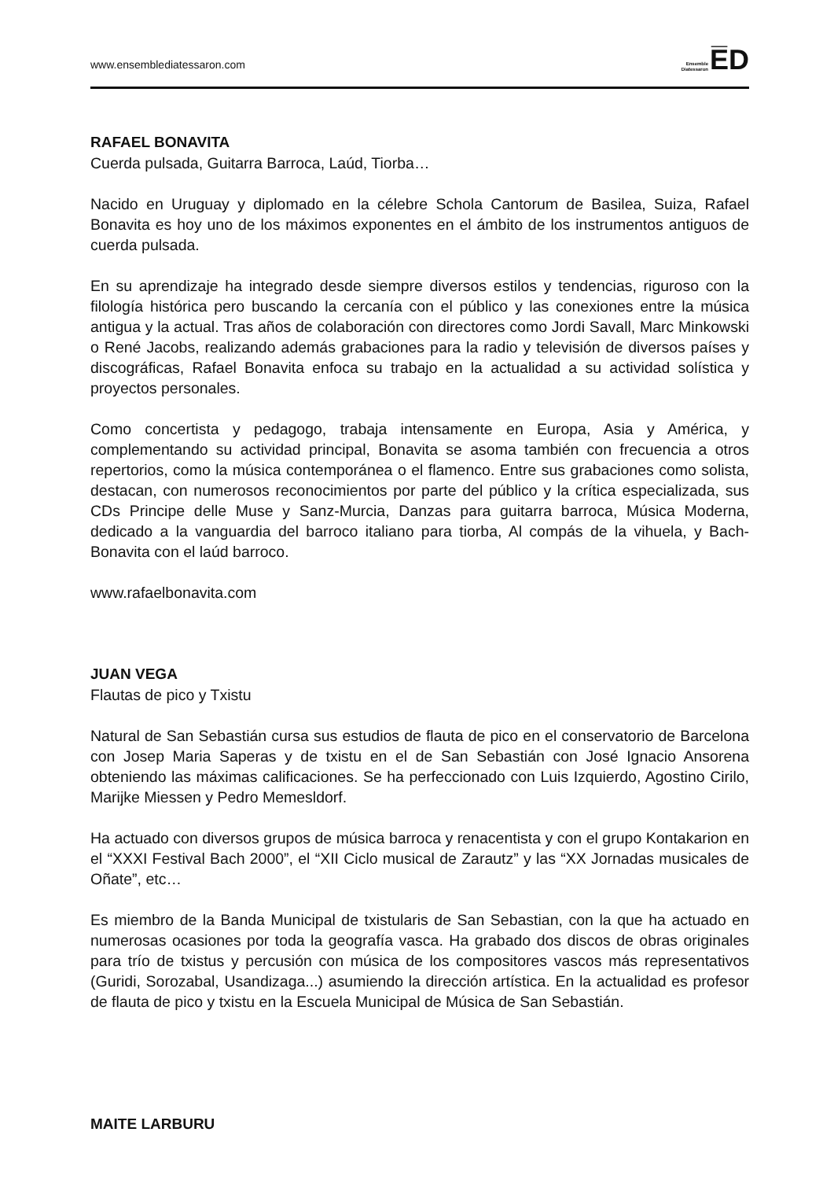www.ensemblediatessaron.com
Ensemble
Diatessaron
E̅D
RAFAEL BONAVITA
Cuerda pulsada, Guitarra Barroca, Laúd, Tiorba…
Nacido en Uruguay y diplomado en la célebre Schola Cantorum de Basilea, Suiza, Rafael Bonavita es hoy uno de los máximos exponentes en el ámbito de los instrumentos antiguos de cuerda pulsada.
En su aprendizaje ha integrado desde siempre diversos estilos y tendencias, riguroso con la filología histórica pero buscando la cercanía con el público y las conexiones entre la música antigua y la actual. Tras años de colaboración con directores como Jordi Savall, Marc Minkowski o René Jacobs, realizando además grabaciones para la radio y televisión de diversos países y discográficas, Rafael Bonavita enfoca su trabajo en la actualidad a su actividad solística y proyectos personales.
Como concertista y pedagogo, trabaja intensamente en Europa, Asia y América, y complementando su actividad principal, Bonavita se asoma también con frecuencia a otros repertorios, como la música contemporánea o el flamenco. Entre sus grabaciones como solista, destacan, con numerosos reconocimientos por parte del público y la crítica especializada, sus CDs Principe delle Muse y Sanz-Murcia, Danzas para guitarra barroca, Música Moderna, dedicado a la vanguardia del barroco italiano para tiorba, Al compás de la vihuela, y Bach-Bonavita con el laúd barroco.
www.rafaelbonavita.com
JUAN VEGA
Flautas de pico y Txistu
Natural de San Sebastián cursa sus estudios de flauta de pico en el conservatorio de Barcelona con Josep Maria Saperas y de txistu en el de San Sebastián con José Ignacio Ansorena obteniendo las máximas calificaciones. Se ha perfeccionado con Luis Izquierdo, Agostino Cirilo, Marijke Miessen y Pedro Memesldorf.
Ha actuado con diversos grupos de música barroca y renacentista y con el grupo Kontakarion en el “XXXI Festival Bach 2000”, el “XII Ciclo musical de Zarautz” y las “XX Jornadas musicales de Oñate”, etc…
Es miembro de la Banda Municipal de txistularis de San Sebastian, con la que ha actuado en numerosas ocasiones por toda la geografía vasca. Ha grabado dos discos de obras originales para trío de txistus y percusión con música de los compositores vascos más representativos (Guridi, Sorozabal, Usandizaga...) asumiendo la dirección artística. En la actualidad es profesor de flauta de pico y txistu en la Escuela Municipal de Música de San Sebastián.
MAITE LARBURU